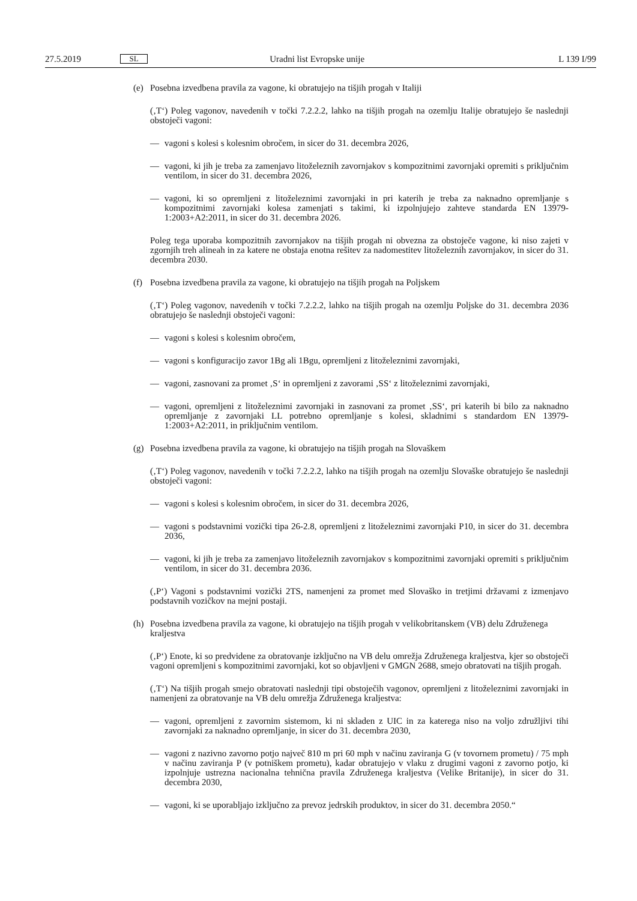27.5.2019 SL Uradni list Evropske unije L 139 I/99
(e) Posebna izvedbena pravila za vagone, ki obratujejo na tišjih progah v Italiji
(‚T‘) Poleg vagonov, navedenih v točki 7.2.2.2, lahko na tišjih progah na ozemlju Italije obratujejo še naslednji obstoječi vagoni:
— vagoni s kolesi s kolesnim obročem, in sicer do 31. decembra 2026,
— vagoni, ki jih je treba za zamenjavo litoželeznih zavornjakov s kompozitnimi zavornjaki opremiti s priključnim ventilom, in sicer do 31. decembra 2026,
— vagoni, ki so opremljeni z litoželeznimi zavornjaki in pri katerih je treba za naknadno opremljanje s kompozitnimi zavornjaki kolesa zamenjati s takimi, ki izpolnjujejo zahteve standarda EN 13979-1:2003+A2:2011, in sicer do 31. decembra 2026.
Poleg tega uporaba kompozitnih zavornjakov na tišjih progah ni obvezna za obstoječe vagone, ki niso zajeti v zgornjih treh alineah in za katere ne obstaja enotna rešitev za nadomestitev litoželeznih zavornjakov, in sicer do 31. decembra 2030.
(f) Posebna izvedbena pravila za vagone, ki obratujejo na tišjih progah na Poljskem
(‚T‘) Poleg vagonov, navedenih v točki 7.2.2.2, lahko na tišjih progah na ozemlju Poljske do 31. decembra 2036 obratujejo še naslednji obstoječi vagoni:
— vagoni s kolesi s kolesnim obročem,
— vagoni s konfiguracijo zavor 1Bg ali 1Bgu, opremljeni z litoželeznimi zavornjaki,
— vagoni, zasnovani za promet ‚S‘ in opremljeni z zavorami ‚SS‘ z litoželeznimi zavornjaki,
— vagoni, opremljeni z litoželeznimi zavornjaki in zasnovani za promet ‚SS‘, pri katerih bi bilo za naknadno opremljanje z zavornjaki LL potrebno opremljanje s kolesi, skladnimi s standardom EN 13979-1:2003+A2:2011, in priključnim ventilom.
(g) Posebna izvedbena pravila za vagone, ki obratujejo na tišjih progah na Slovaškem
(‚T‘) Poleg vagonov, navedenih v točki 7.2.2.2, lahko na tišjih progah na ozemlju Slovaške obratujejo še naslednji obstoječi vagoni:
— vagoni s kolesi s kolesnim obročem, in sicer do 31. decembra 2026,
— vagoni s podstavnimi vozički tipa 26-2.8, opremljeni z litoželeznimi zavornjaki P10, in sicer do 31. decembra 2036,
— vagoni, ki jih je treba za zamenjavo litoželeznih zavornjakov s kompozitnimi zavornjaki opremiti s priključnim ventilom, in sicer do 31. decembra 2036.
(‚P‘) Vagoni s podstavnimi vozički 2TS, namenjeni za promet med Slovaško in tretjimi državami z izmenjavo podstavnih vozičkov na mejni postaji.
(h) Posebna izvedbena pravila za vagone, ki obratujejo na tišjih progah v velikobritanskem (VB) delu Združenega kraljestva
(‚P‘) Enote, ki so predvidene za obratovanje izključno na VB delu omrežja Združenega kraljestva, kjer so obstoječi vagoni opremljeni s kompozitnimi zavornjaki, kot so objavljeni v GMGN 2688, smejo obratovati na tišjih progah.
(‚T‘) Na tišjih progah smejo obratovati naslednji tipi obstoječih vagonov, opremljeni z litoželeznimi zavornjaki in namenjeni za obratovanje na VB delu omrežja Združenega kraljestva:
— vagoni, opremljeni z zavornim sistemom, ki ni skladen z UIC in za katerega niso na voljo združljivi tihi zavornjaki za naknadno opremljanje, in sicer do 31. decembra 2030,
— vagoni z nazivno zavorno potjo največ 810 m pri 60 mph v načinu zaviranja G (v tovornem prometu) / 75 mph v načinu zaviranja P (v potniškem prometu), kadar obratujejo v vlaku z drugimi vagoni z zavorno potjo, ki izpolnjuje ustrezna nacionalna tehnična pravila Združenega kraljestva (Velike Britanije), in sicer do 31. decembra 2030,
— vagoni, ki se uporabljajo izključno za prevoz jedrskih produktov, in sicer do 31. decembra 2050.“